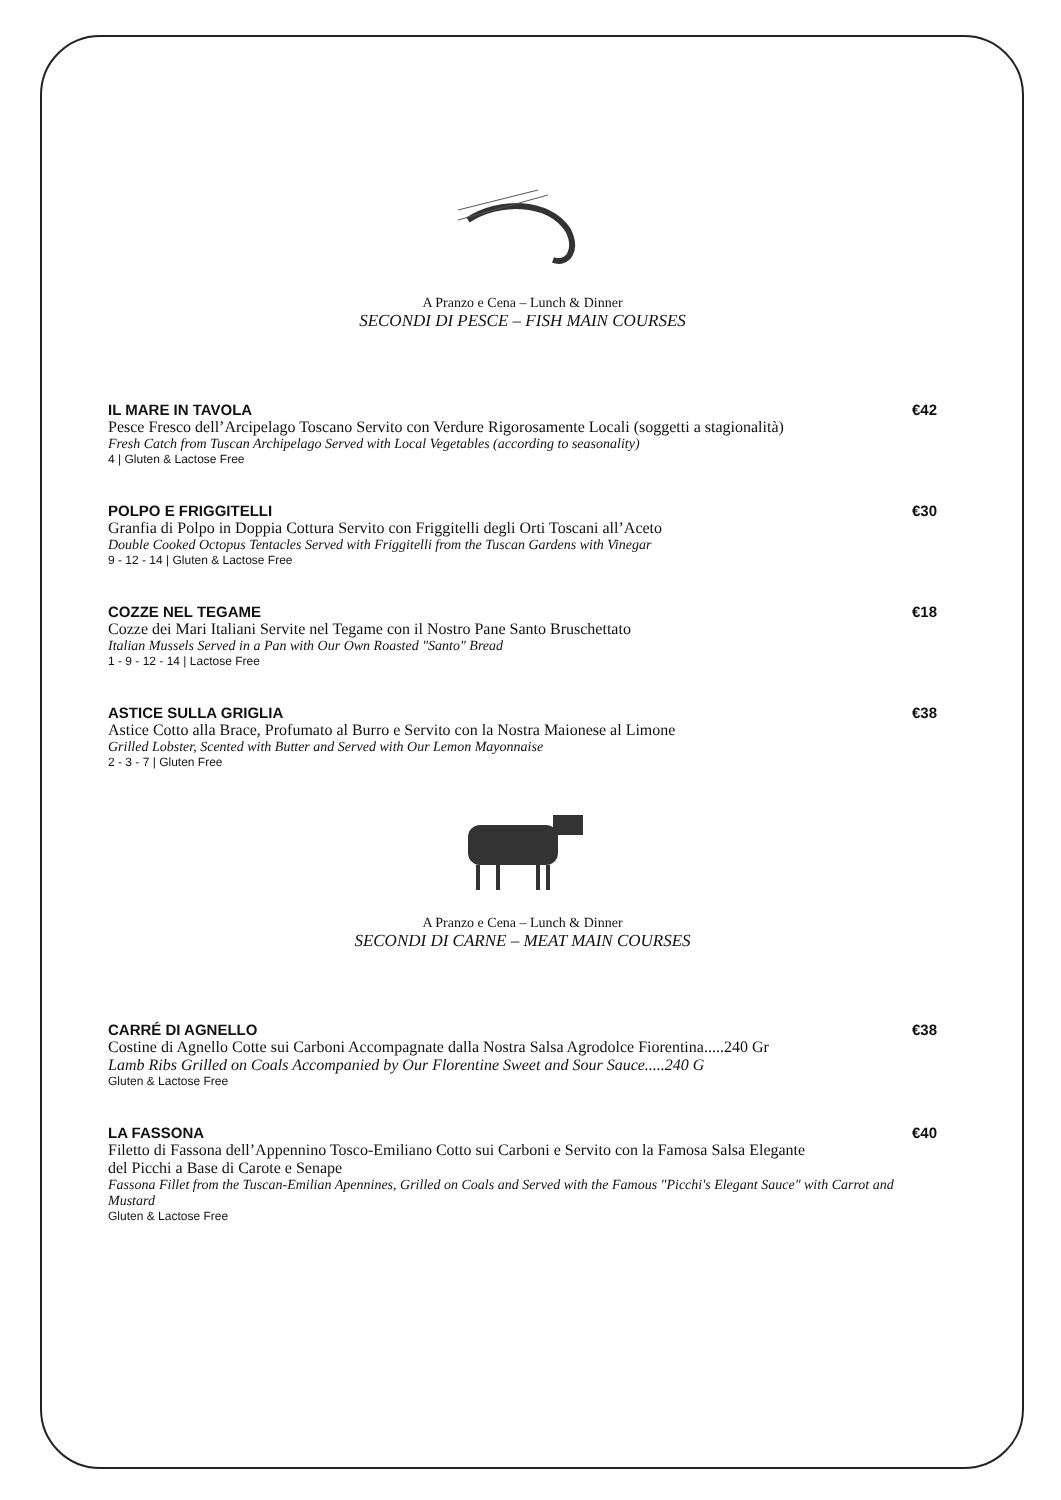A Pranzo e Cena – Lunch & Dinner
SECONDI DI PESCE – FISH MAIN COURSES
IL MARE IN TAVOLA €42
Pesce Fresco dell’Arcipelago Toscano Servito con Verdure Rigorosamente Locali (soggetti a stagionalità)
Fresh Catch from Tuscan Archipelago Served with Local Vegetables (according to seasonality)
4 | Gluten & Lactose Free
POLPO E FRIGGITELLI €30
Granfia di Polpo in Doppia Cottura Servito con Friggitelli degli Orti Toscani all’Aceto
Double Cooked Octopus Tentacles Served with Friggitelli from the Tuscan Gardens with Vinegar
9 - 12 - 14 | Gluten & Lactose Free
COZZE NEL TEGAME €18
Cozze dei Mari Italiani Servite nel Tegame con il Nostro Pane Santo Bruschettato
Italian Mussels Served in a Pan with Our Own Roasted "Santo" Bread
1 - 9 - 12 - 14 | Lactose Free
ASTICE SULLA GRIGLIA €38
Astice Cotto alla Brace, Profumato al Burro e Servito con la Nostra Maionese al Limone
Grilled Lobster, Scented with Butter and Served with Our Lemon Mayonnaise
2 - 3 - 7 | Gluten Free
A Pranzo e Cena – Lunch & Dinner
SECONDI DI CARNE – MEAT MAIN COURSES
CARRÉ DI AGNELLO €38
Costine di Agnello Cotte sui Carboni Accompagnate dalla Nostra Salsa Agrodolce Fiorentina.....240 Gr
Lamb Ribs Grilled on Coals Accompanied by Our Florentine Sweet and Sour Sauce.....240 G
Gluten & Lactose Free
LA FASSONA €40
Filetto di Fassona dell’Appennino Tosco-Emiliano Cotto sui Carboni e Servito con la Famosa Salsa Elegante
del Picchi a Base di Carote e Senape
Fassona Fillet from the Tuscan-Emilian Apennines, Grilled on Coals and Served with the Famous "Picchi's Elegant Sauce" with Carrot and Mustard
Gluten & Lactose Free